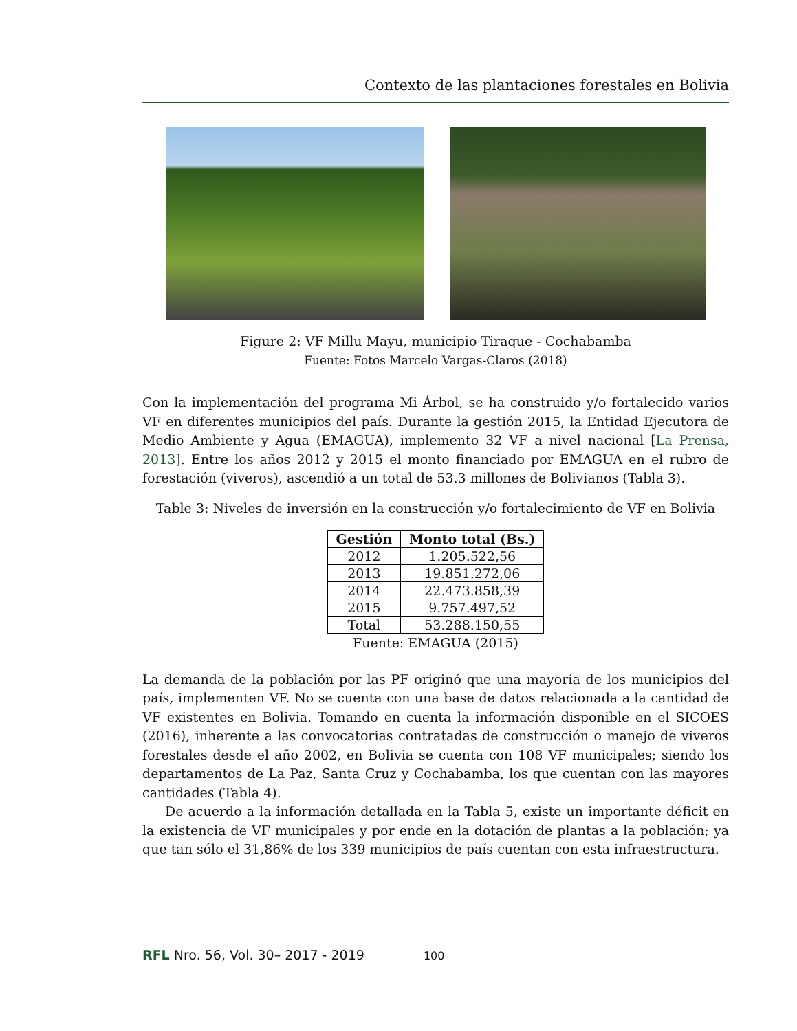Contexto de las plantaciones forestales en Bolivia
Figure 2: VF Millu Mayu, municipio Tiraque - Cochabamba
Fuente: Fotos Marcelo Vargas-Claros (2018)
Con la implementación del programa Mi Árbol, se ha construido y/o fortalecido varios VF en diferentes municipios del país. Durante la gestión 2015, la Entidad Ejecutora de Medio Ambiente y Agua (EMAGUA), implemento 32 VF a nivel nacional [La Prensa, 2013]. Entre los años 2012 y 2015 el monto financiado por EMAGUA en el rubro de forestación (viveros), ascendió a un total de 53.3 millones de Bolivianos (Tabla 3).
Table 3: Niveles de inversión en la construcción y/o fortalecimiento de VF en Bolivia
| Gestión | Monto total (Bs.) |
| --- | --- |
| 2012 | 1.205.522,56 |
| 2013 | 19.851.272,06 |
| 2014 | 22.473.858,39 |
| 2015 | 9.757.497,52 |
| Total | 53.288.150,55 |
Fuente: EMAGUA (2015)
La demanda de la población por las PF originó que una mayoría de los municipios del país, implementen VF. No se cuenta con una base de datos relacionada a la cantidad de VF existentes en Bolivia. Tomando en cuenta la información disponible en el SICOES (2016), inherente a las convocatorias contratadas de construcción o manejo de viveros forestales desde el año 2002, en Bolivia se cuenta con 108 VF municipales; siendo los departamentos de La Paz, Santa Cruz y Cochabamba, los que cuentan con las mayores cantidades (Tabla 4).
De acuerdo a la información detallada en la Tabla 5, existe un importante déficit en la existencia de VF municipales y por ende en la dotación de plantas a la población; ya que tan sólo el 31,86% de los 339 municipios de país cuentan con esta infraestructura.
RFL Nro. 56, Vol. 30– 2017 - 2019 100